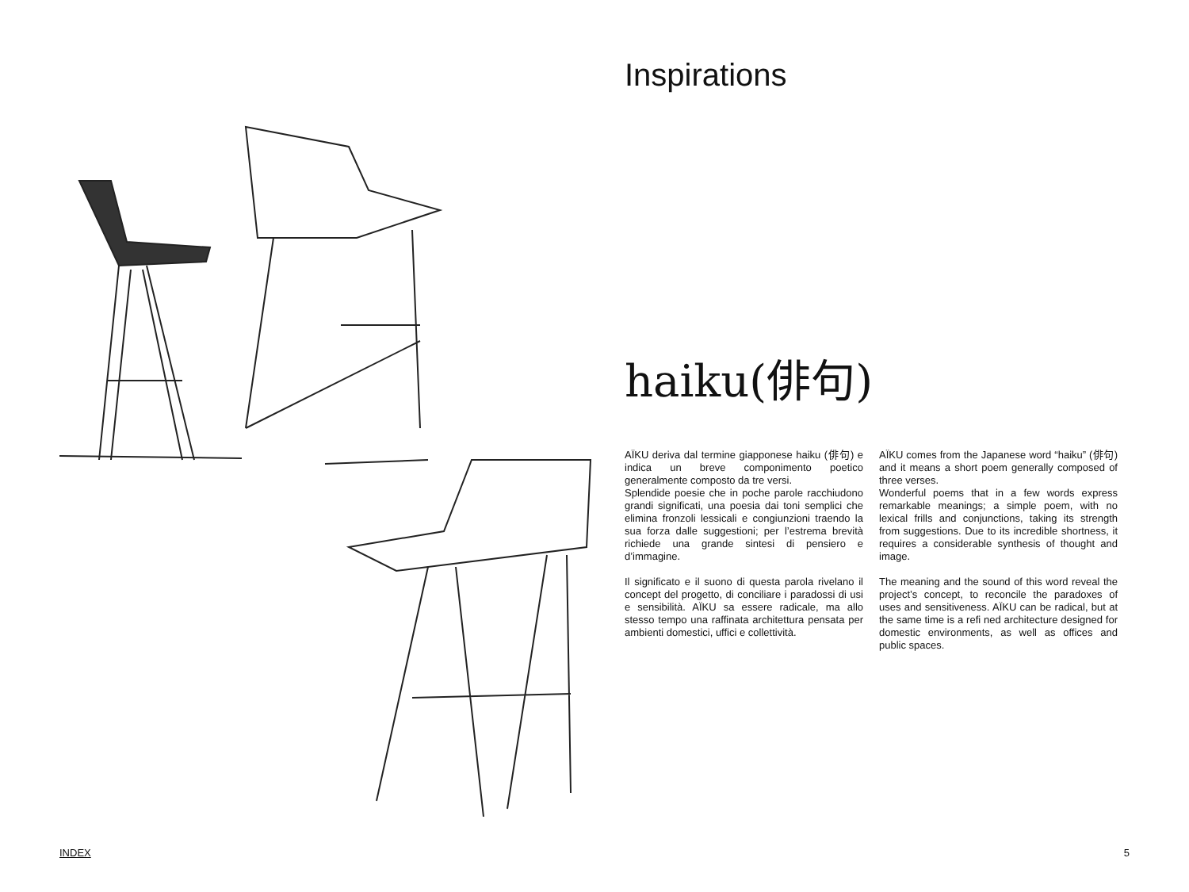Inspirations
haiku(俳句)
AÏKU deriva dal termine giapponese haiku (俳句) e indica un breve componimento poetico generalmente composto da tre versi.
Splendide poesie che in poche parole racchiudono grandi significati, una poesia dai toni semplici che elimina fronzoli lessicali e congiunzioni traendo la sua forza dalle suggestioni; per l’estrema brevità richiede una grande sintesi di pensiero e d’immagine.
Il significato e il suono di questa parola rivelano il concept del progetto, di conciliare i paradossi di usi e sensibilità. AÏKU sa essere radicale, ma allo stesso tempo una raffinata architettura pensata per ambienti domestici, uffici e collettività.
AÏKU comes from the Japanese word “haiku” (俳句) and it means a short poem generally composed of three verses.
Wonderful poems that in a few words express remarkable meanings; a simple poem, with no lexical frills and conjunctions, taking its strength from suggestions. Due to its incredible shortness, it requires a considerable synthesis of thought and image.
The meaning and the sound of this word reveal the project’s concept, to reconcile the paradoxes of uses and sensitiveness. AÏKU can be radical, but at the same time is a refi ned architecture designed for domestic environments, as well as offices and public spaces.
INDEX 5